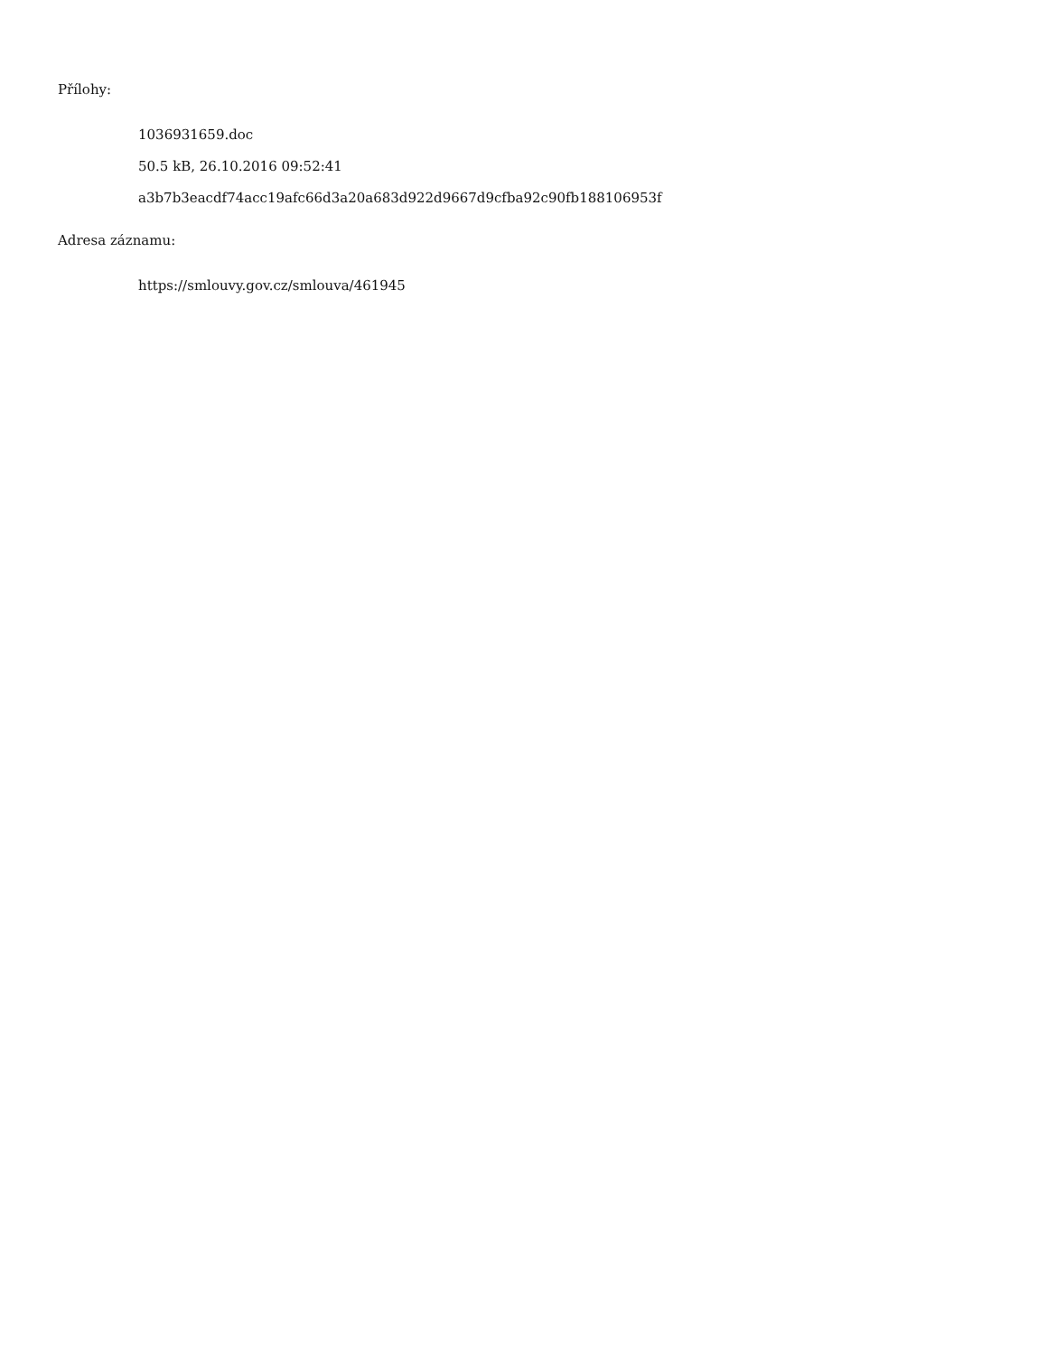Přílohy:
1036931659.doc
50.5 kB, 26.10.2016 09:52:41
a3b7b3eacdf74acc19afc66d3a20a683d922d9667d9cfba92c90fb188106953f
Adresa záznamu:
https://smlouvy.gov.cz/smlouva/461945